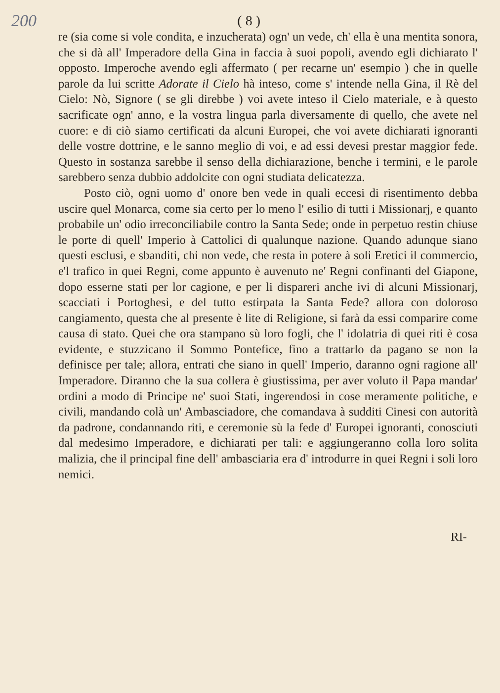200 ( 8 )
re (sia come si vole condita, e inzucherata) ogn' un vede, ch' ella è una mentita sonora, che si dà all' Imperadore della Gina in faccia à suoi popoli, avendo egli dichiarato l' opposto. Imperoche avendo egli affermato ( per recarne un' esempio ) che in quelle parole da lui scritte Adorate il Cielo hà inteso, come s' intende nella Gina, il Rè del Cielo: Nò, Signore ( se gli direbbe ) voi avete inteso il Cielo materiale, e à questo sacrificate ogn' anno, e la vostra lingua parla diversamente di quello, che avete nel cuore: e di ciò siamo certificati da alcuni Europei, che voi avete dichiarati ignoranti delle vostre dottrine, e le sanno meglio di voi, e ad essi devesi prestar maggior fede. Questo in sostanza sarebbe il senso della dichiarazione, benche i termini, e le parole sarebbero senza dubbio addolcite con ogni studiata delicatezza.
Posto ciò, ogni uomo d' onore ben vede in quali eccesi di risentimento debba uscire quel Monarca, come sia certo per lo meno l' esilio di tutti i Missionarj, e quanto probabile un' odio irreconciliabile contro la Santa Sede; onde in perpetuo restin chiuse le porte di quell' Imperio à Cattolici di qualunque nazione. Quando adunque siano questi esclusi, e sbanditi, chi non vede, che resta in potere à soli Eretici il commercio, e'l trafico in quei Regni, come appunto è auvenuto ne' Regni confinanti del Giapone, dopo esserne stati per lor cagione, e per li dispareri anche ivi di alcuni Missionarj, scacciati i Portoghesi, e del tutto estirpata la Santa Fede? allora con doloroso cangiamento, questa che al presente è lite di Religione, si farà da essi comparire come causa di stato. Quei che ora stampano sù loro fogli, che l' idolatria di quei riti è cosa evidente, e stuzzicano il Sommo Pontefice, fino a trattarlo da pagano se non la definisce per tale; allora, entrati che siano in quell' Imperio, daranno ogni ragione all' Imperadore. Diranno che la sua collera è giustissima, per aver voluto il Papa mandar' ordini a modo di Principe ne' suoi Stati, ingerendosi in cose meramente politiche, e civili, mandando colà un' Ambasciadore, che comandava à sudditi Cinesi con autorità da padrone, condannando riti, e ceremonie sù la fede d' Europei ignoranti, conosciuti dal medesimo Imperadore, e dichiarati per tali: e aggiungeranno colla loro solita malizia, che il principal fine dell' ambasciaria era d' introdurre in quei Regni i soli loro nemici.
RI-